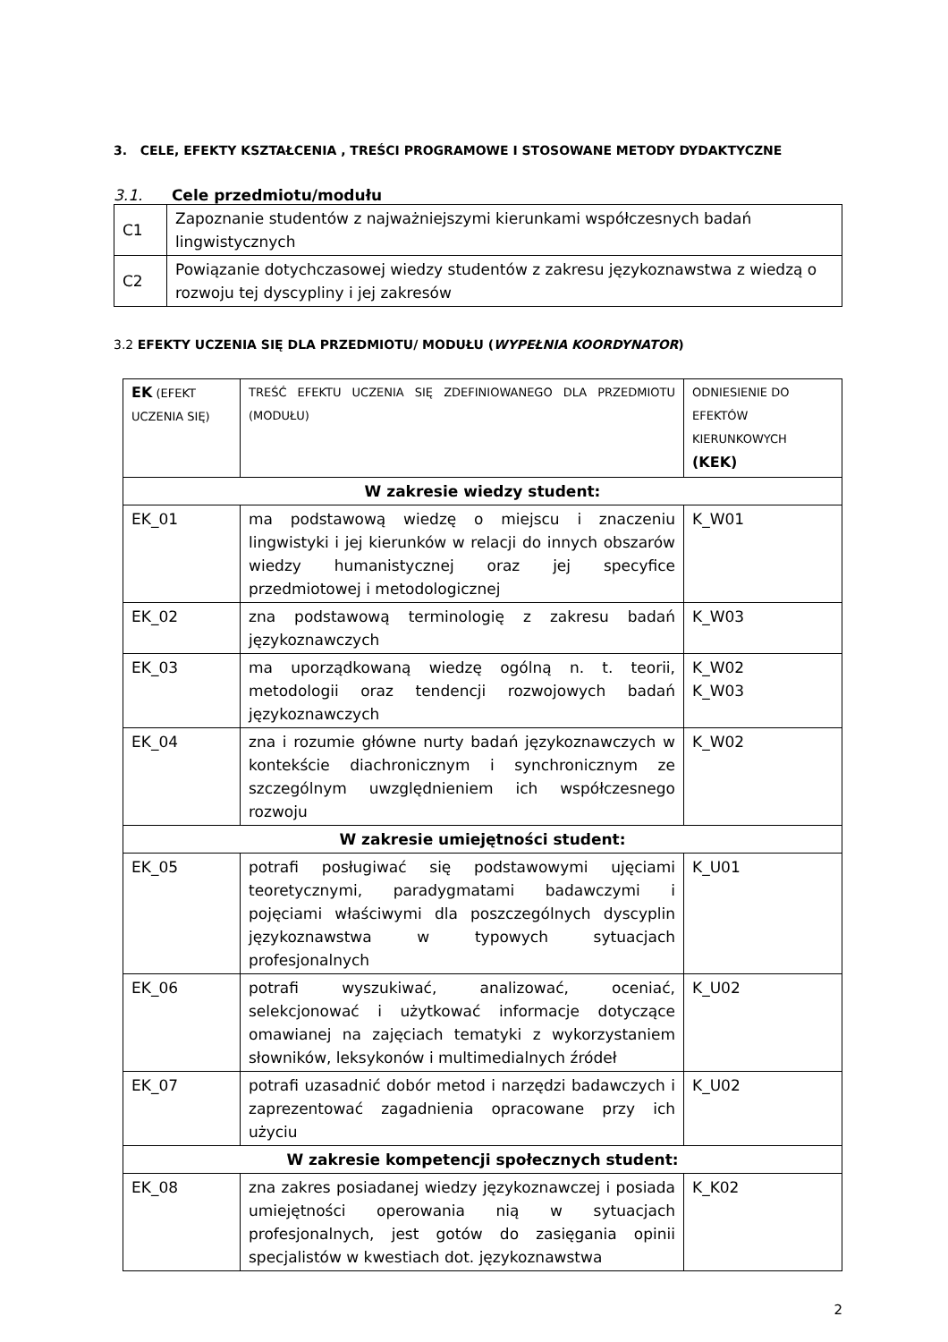3. CELE, EFEKTY KSZTAŁCENIA , TREŚCI PROGRAMOWE I STOSOWANE METODY DYDAKTYCZNE
3.1. Cele przedmiotu/modułu
| C1 | Zapoznanie studentów z najważniejszymi kierunkami współczesnych badań lingwistycznych |
| C2 | Powiązanie dotychczasowej wiedzy studentów z zakresu językoznawstwa z wiedzą o rozwoju tej dyscypliny i jej zakresów |
3.2 EFEKTY UCZENIA SIĘ DLA PRZEDMIOTU/ MODUŁU (WYPEŁNIA KOORDYNATOR)
| EK (EFEKT UCZENIA SIĘ) | TREŚĆ EFEKTU UCZENIA SIĘ ZDEFINIOWANEGO DLA PRZEDMIOTU (MODUŁU) | ODNIESIENIE DO EFEKTÓW KIERUNKOWYCH (KEK) |
| W zakresie wiedzy student: | | |
| EK_01 | ma podstawową wiedzę o miejscu i znaczeniu lingwistyki i jej kierunków w relacji do innych obszarów wiedzy humanistycznej oraz jej specyfice przedmiotowej i metodologicznej | K_W01 |
| EK_02 | zna podstawową terminologię z zakresu badań językoznawczych | K_W03 |
| EK_03 | ma uporządkowaną wiedzę ogólną n. t. teorii, metodologii oraz tendencji rozwojowych badań językoznawczych | K_W02 K_W03 |
| EK_04 | zna i rozumie główne nurty badań językoznawczych w kontekście diachronicznym i synchronicznym ze szczególnym uwzględnieniem ich współczesnego rozwoju | K_W02 |
| W zakresie umiejętności student: | | |
| EK_05 | potrafi posługiwać się podstawowymi ujęciami teoretycznymi, paradygmatami badawczymi i pojęciami właściwymi dla poszczególnych dyscyplin językoznawstwa w typowych sytuacjach profesjonalnych | K_U01 |
| EK_06 | potrafi wyszukiwać, analizować, oceniać, selekcjonować i użytkować informacje dotyczące omawianej na zajęciach tematyki z wykorzystaniem słowników, leksykonów i multimedialnych źródeł | K_U02 |
| EK_07 | potrafi uzasadnić dobór metod i narzędzi badawczych i zaprezentować zagadnienia opracowane przy ich użyciu | K_U02 |
| W zakresie kompetencji społecznych student: | | |
| EK_08 | zna zakres posiadanej wiedzy językoznawczej i posiada umiejętności operowania nią w sytuacjach profesjonalnych, jest gotów do zasięgania opinii specjalistów w kwestiach dot. językoznawstwa | K_K02 |
2